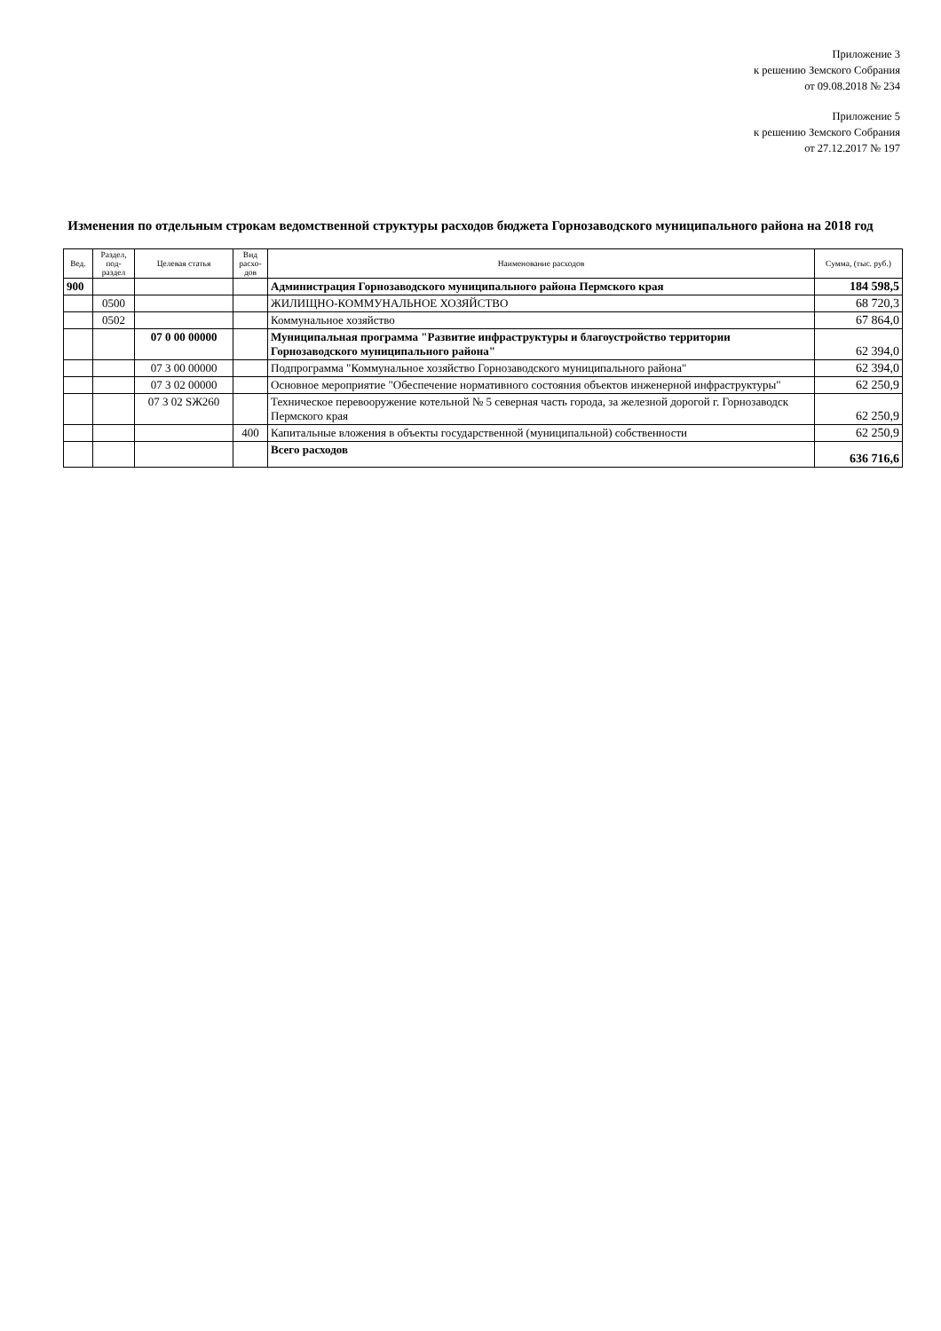Приложение 3
к решению Земского Собрания
от 09.08.2018 № 234
Приложение 5
к решению Земского Собрания
от 27.12.2017 № 197
Изменения по отдельным строкам ведомственной структуры расходов бюджета Горнозаводского муниципального района на 2018 год
| Вед. | Раздел, под-раздел | Целевая статья | Вид расхо-дов | Наименование расходов | Сумма, (тыс. руб.) |
| --- | --- | --- | --- | --- | --- |
| 900 | | | | Администрация Горнозаводского муниципального района Пермского края | 184 598,5 |
| | 0500 | | | ЖИЛИЩНО-КОММУНАЛЬНОЕ ХОЗЯЙСТВО | 68 720,3 |
| | 0502 | | | Коммунальное хозяйство | 67 864,0 |
| | | 07 0 00 00000 | | Муниципальная программа "Развитие инфраструктуры и благоустройство территории Горнозаводского муниципального района" | 62 394,0 |
| | | 07 3 00 00000 | | Подпрограмма "Коммунальное хозяйство Горнозаводского муниципального района" | 62 394,0 |
| | | 07 3 02 00000 | | Основное мероприятие "Обеспечение нормативного состояния объектов инженерной инфраструктуры" | 62 250,9 |
| | | 07 3 02 SЖ260 | | Техническое перевооружение котельной № 5 северная часть города, за железной дорогой г. Горнозаводск Пермского края | 62 250,9 |
| | | | 400 | Капитальные вложения в объекты государственной (муниципальной) собственности | 62 250,9 |
| | | | | Всего расходов | 636 716,6 |